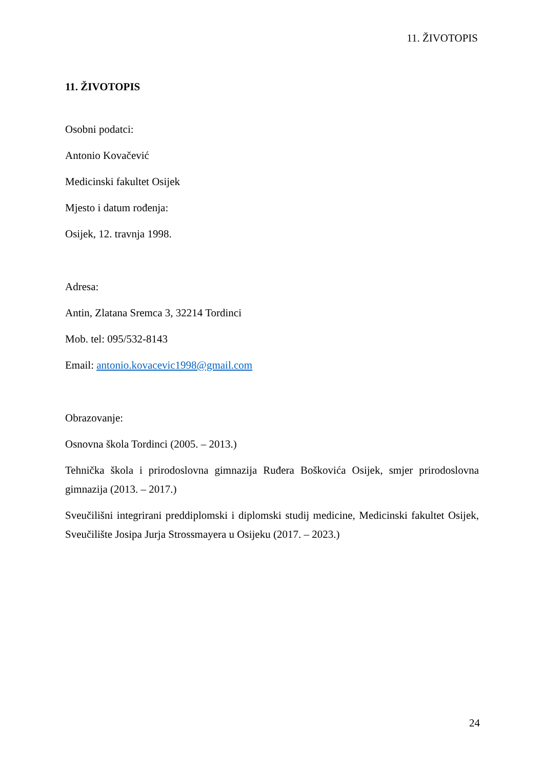11. ŽIVOTOPIS
11. ŽIVOTOPIS
Osobni podatci:
Antonio Kovačević
Medicinski fakultet Osijek
Mjesto i datum rođenja:
Osijek, 12. travnja 1998.
Adresa:
Antin, Zlatana Sremca 3, 32214 Tordinci
Mob. tel: 095/532-8143
Email: antonio.kovacevic1998@gmail.com
Obrazovanje:
Osnovna škola Tordinci (2005. – 2013.)
Tehnička škola i prirodoslovna gimnazija Ruđera Boškovića Osijek, smjer prirodoslovna gimnazija (2013. – 2017.)
Sveučilišni integrirani preddiplomski i diplomski studij medicine, Medicinski fakultet Osijek, Sveučilište Josipa Jurja Strossmayera u Osijeku (2017. – 2023.)
24